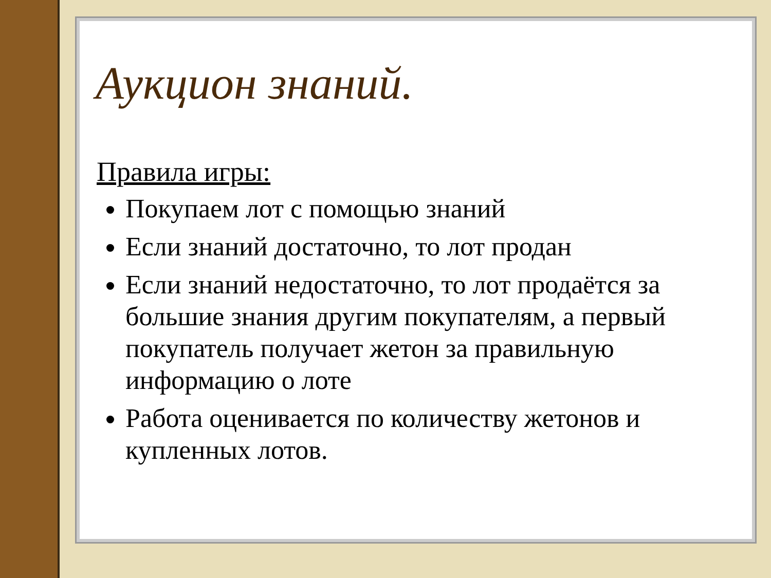Аукцион знаний.
Правила игры:
Покупаем лот с помощью знаний
Если знаний достаточно, то лот продан
Если знаний недостаточно, то лот продаётся за большие знания другим покупателям, а первый покупатель получает жетон за правильную информацию о лоте
Работа оценивается по количеству жетонов и купленных лотов.